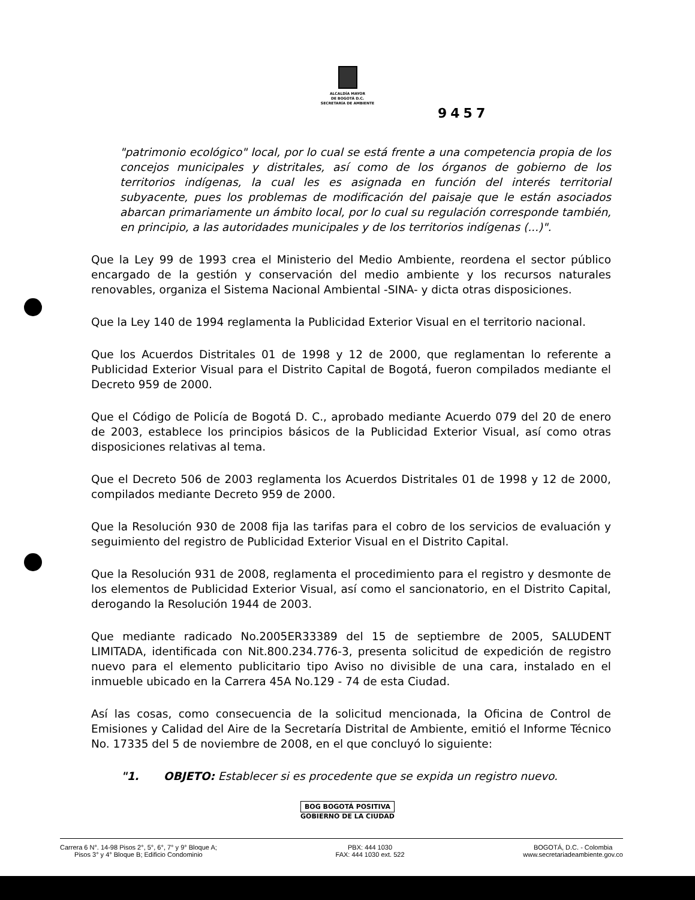ALCALDÍA MAYOR
DE BOGOTÁ D.C.
SECRETARÍA DE AMBIENTE
9457
"patrimonio ecológico" local, por lo cual se está frente a una competencia propia de los concejos municipales y distritales, así como de los órganos de gobierno de los territorios indígenas, la cual les es asignada en función del interés territorial subyacente, pues los problemas de modificación del paisaje que le están asociados abarcan primariamente un ámbito local, por lo cual su regulación corresponde también, en principio, a las autoridades municipales y de los territorios indígenas (...)".
Que la Ley 99 de 1993 crea el Ministerio del Medio Ambiente, reordena el sector público encargado de la gestión y conservación del medio ambiente y los recursos naturales renovables, organiza el Sistema Nacional Ambiental -SINA- y dicta otras disposiciones.
Que la Ley 140 de 1994 reglamenta la Publicidad Exterior Visual en el territorio nacional.
Que los Acuerdos Distritales 01 de 1998 y 12 de 2000, que reglamentan lo referente a Publicidad Exterior Visual para el Distrito Capital de Bogotá, fueron compilados mediante el Decreto 959 de 2000.
Que el Código de Policía de Bogotá D. C., aprobado mediante Acuerdo 079 del 20 de enero de 2003, establece los principios básicos de la Publicidad Exterior Visual, así como otras disposiciones relativas al tema.
Que el Decreto 506 de 2003 reglamenta los Acuerdos Distritales 01 de 1998 y 12 de 2000, compilados mediante Decreto 959 de 2000.
Que la Resolución 930 de 2008 fija las tarifas para el cobro de los servicios de evaluación y seguimiento del registro de Publicidad Exterior Visual en el Distrito Capital.
Que la Resolución 931 de 2008, reglamenta el procedimiento para el registro y desmonte de los elementos de Publicidad Exterior Visual, así como el sancionatorio, en el Distrito Capital, derogando la Resolución 1944 de 2003.
Que mediante radicado No.2005ER33389 del 15 de septiembre de 2005, SALUDENT LIMITADA, identificada con Nit.800.234.776-3, presenta solicitud de expedición de registro nuevo para el elemento publicitario tipo Aviso no divisible de una cara, instalado en el inmueble ubicado en la Carrera 45A No.129 - 74 de esta Ciudad.
Así las cosas, como consecuencia de la solicitud mencionada, la Oficina de Control de Emisiones y Calidad del Aire de la Secretaría Distrital de Ambiente, emitió el Informe Técnico No. 17335 del 5 de noviembre de 2008, en el que concluyó lo siguiente:
"1. OBJETO: Establecer si es procedente que se expida un registro nuevo.
BOG BOGOTÁ POSITIVA
GOBIERNO DE LA CIUDAD
Carrera 6 N°. 14-98 Pisos 2°, 5°, 6°, 7° y 9° Bloque A;
Pisos 3° y 4° Bloque B; Edificio Condominio
PBX: 444 1030
FAX: 444 1030 ext. 522
BOGOTÁ, D.C. - Colombia
www.secretariadeambiente.gov.co